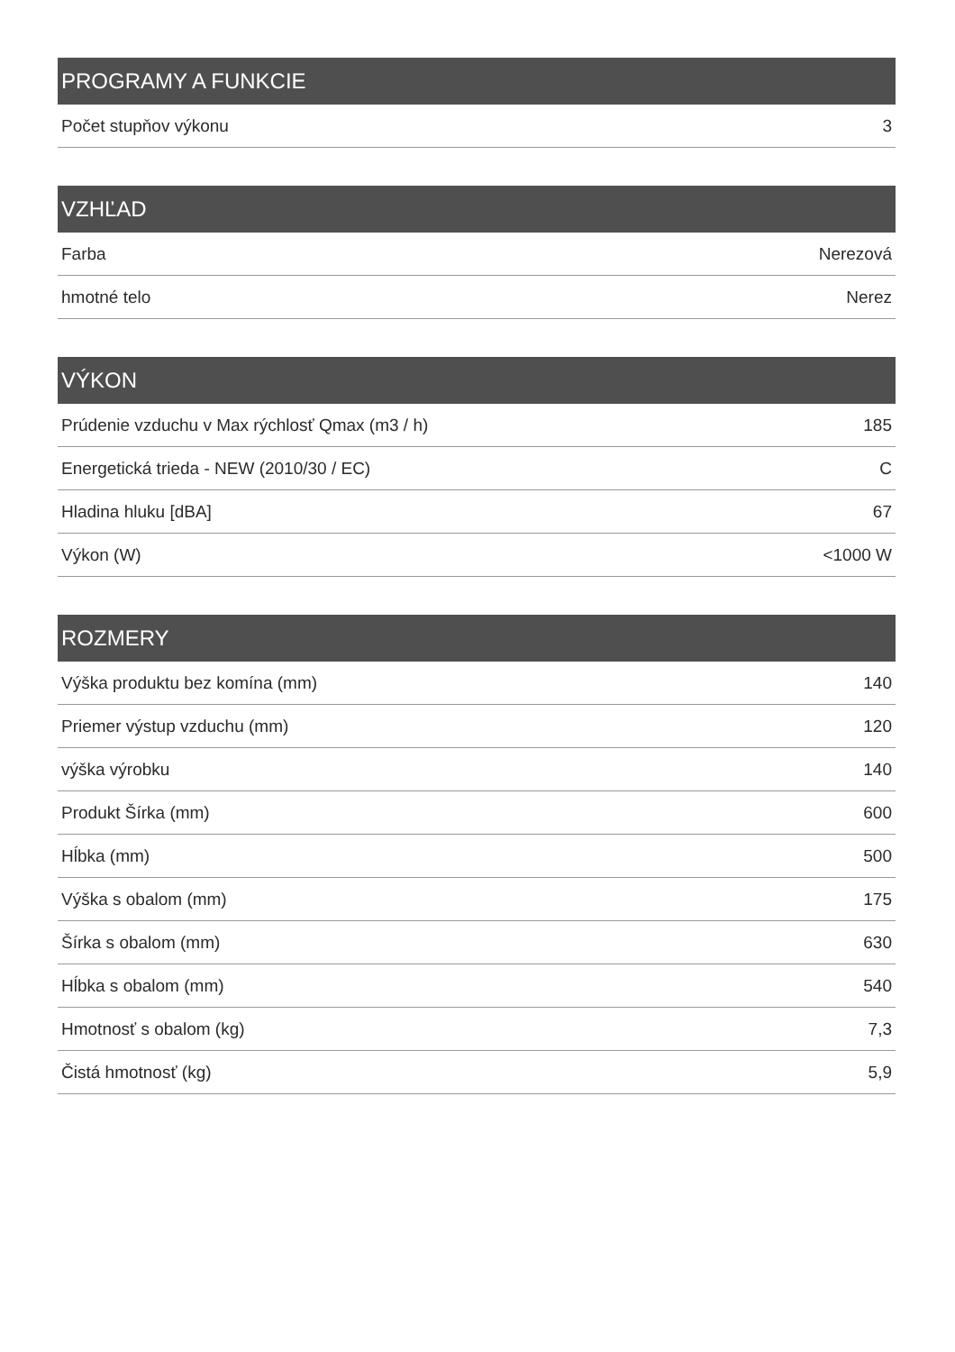| PROGRAMY A FUNKCIE | |
| --- | --- |
| Počet stupňov výkonu | 3 |
| VZHĽAD | |
| --- | --- |
| Farba | Nerezová |
| hmotné telo | Nerez |
| VÝKON | |
| --- | --- |
| Prúdenie vzduchu v Max rýchlosť Qmax (m3 / h) | 185 |
| Energetická trieda - NEW (2010/30 / EC) | C |
| Hladina hluku [dBA] | 67 |
| Výkon (W) | <1000 W |
| ROZMERY | |
| --- | --- |
| Výška produktu bez komína (mm) | 140 |
| Priemer výstup vzduchu (mm) | 120 |
| výška výrobku | 140 |
| Produkt Šírka (mm) | 600 |
| Hĺbka (mm) | 500 |
| Výška s obalom (mm) | 175 |
| Šírka s obalom (mm) | 630 |
| Hĺbka s obalom (mm) | 540 |
| Hmotnosť s obalom (kg) | 7,3 |
| Čistá hmotnosť (kg) | 5,9 |